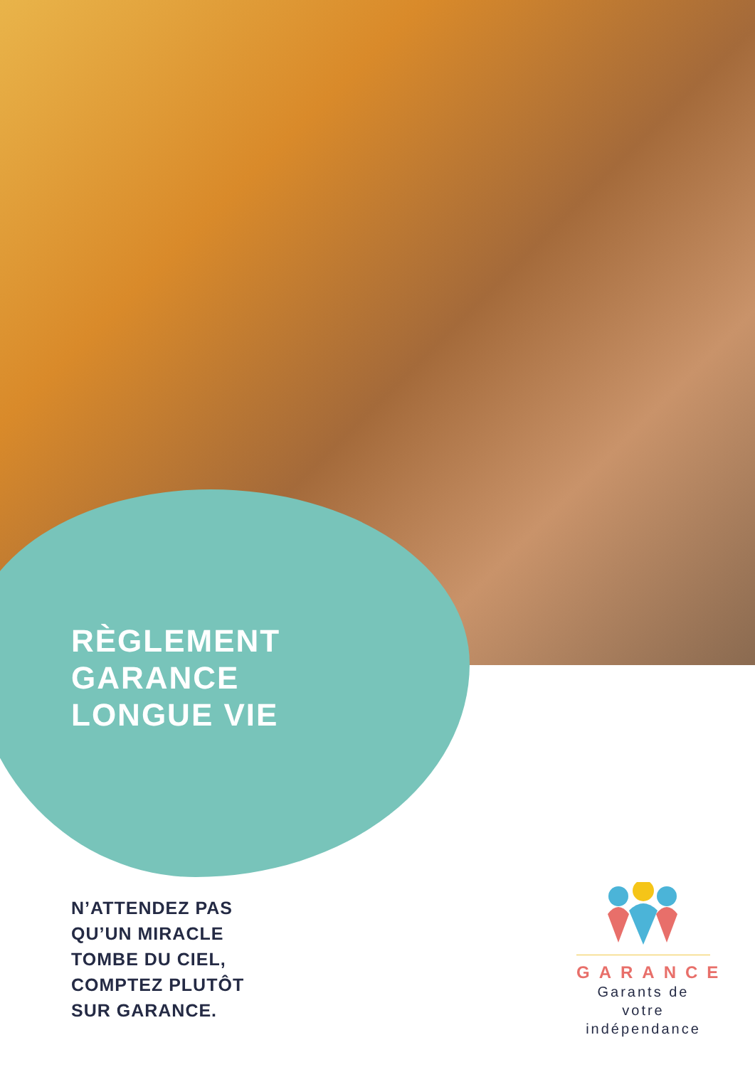RÈGLEMENT
GARANCE
LONGUE VIE
N’ATTENDEZ PAS
QU’UN MIRACLE
TOMBE DU CIEL,
COMPTEZ PLUTÔT
SUR GARANCE.
GARANCE
Garants de votre
indépendance